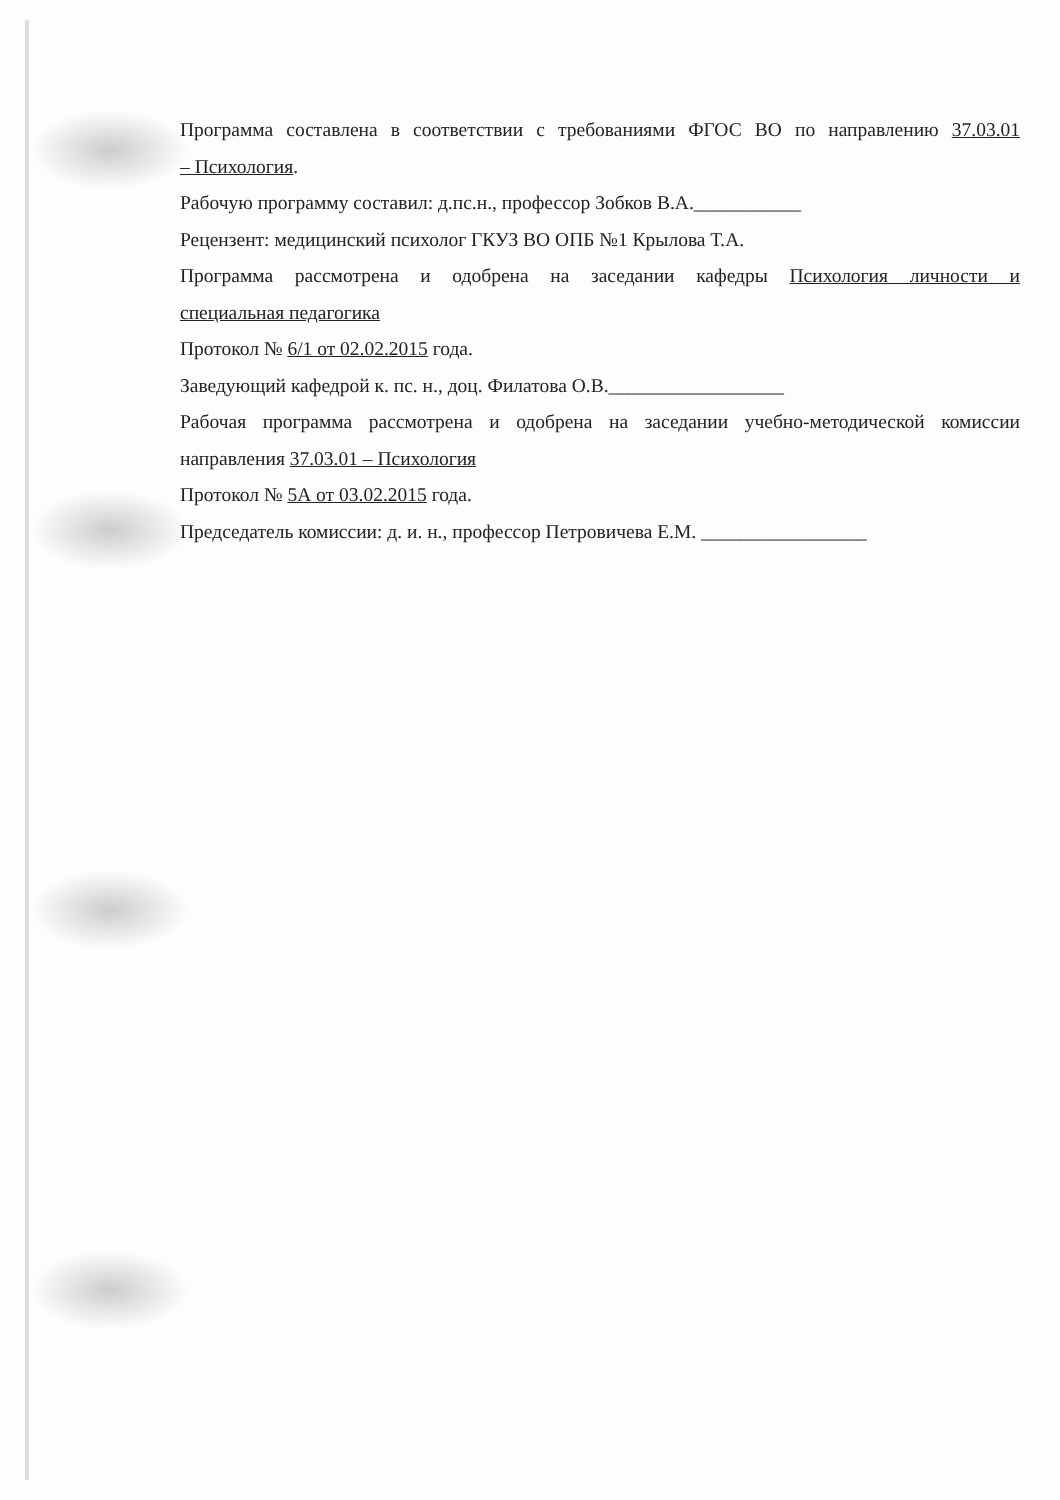Программа составлена в соответствии с требованиями ФГОС ВО по направлению 37.03.01
– Психология.
Рабочую программу составил: д.пс.н., профессор Зобков В.А.___________
Рецензент: медицинский психолог ГКУЗ ВО ОПБ №1 Крылова Т.А.
Программа рассмотрена и одобрена на заседании кафедры Психология личности и
специальная педагогика
Протокол № 6/1 от 02.02.2015 года.
Заведующий кафедрой к. пс. н., доц. Филатова О.В.__________________
Рабочая программа рассмотрена и одобрена на заседании учебно-методической комиссии
направления 37.03.01 – Психология
Протокол № 5А от 03.02.2015 года.
Председатель комиссии: д. и. н., профессор Петровичева Е.М. _________________